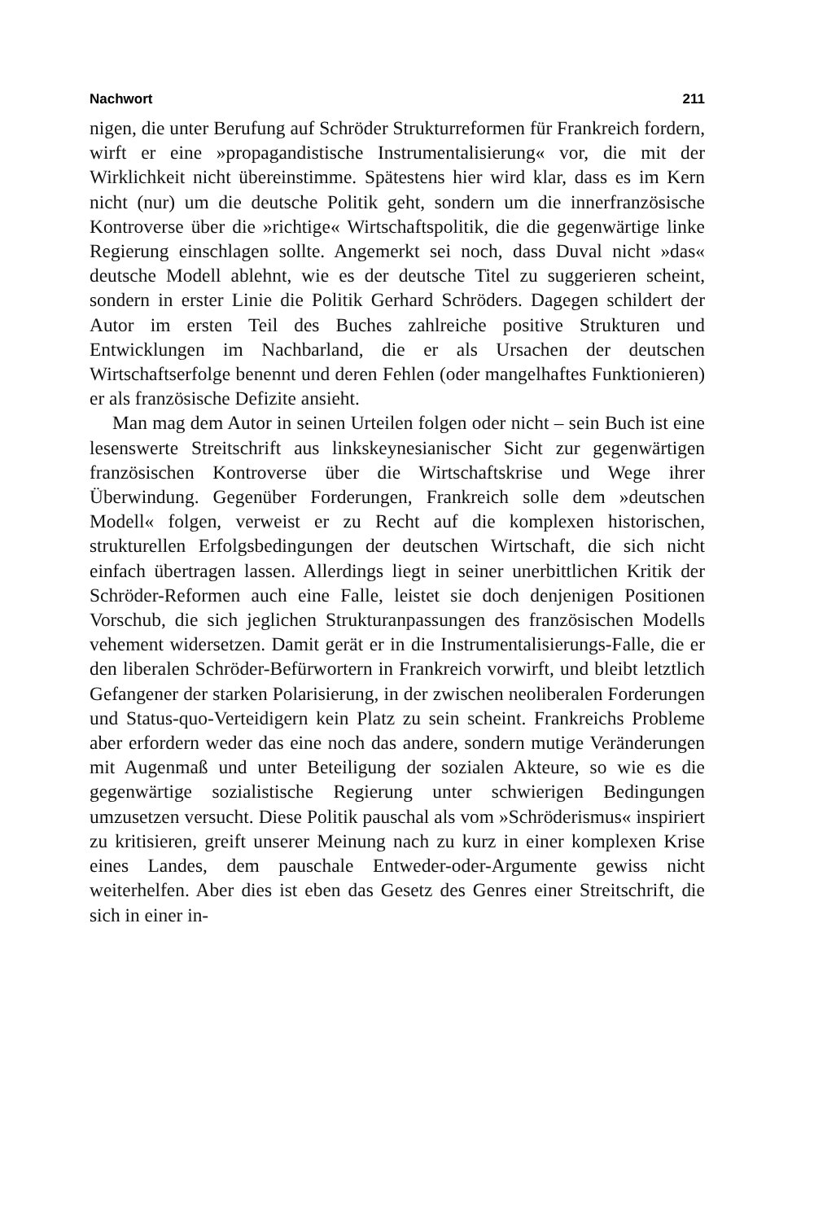Nachwort 211
nigen, die unter Berufung auf Schröder Strukturreformen für Frankreich fordern, wirft er eine »propagandistische Instrumentalisierung« vor, die mit der Wirklichkeit nicht übereinstimme. Spätestens hier wird klar, dass es im Kern nicht (nur) um die deutsche Politik geht, sondern um die innerfranzösische Kontroverse über die »richtige« Wirtschaftspolitik, die die gegenwärtige linke Regierung einschlagen sollte. Angemerkt sei noch, dass Duval nicht »das« deutsche Modell ablehnt, wie es der deutsche Titel zu suggerieren scheint, sondern in erster Linie die Politik Gerhard Schröders. Dagegen schildert der Autor im ersten Teil des Buches zahlreiche positive Strukturen und Entwicklungen im Nachbarland, die er als Ursachen der deutschen Wirtschaftserfolge benennt und deren Fehlen (oder mangelhaftes Funktionieren) er als französische Defizite ansieht.
Man mag dem Autor in seinen Urteilen folgen oder nicht – sein Buch ist eine lesenswerte Streitschrift aus linkskeynesianischer Sicht zur gegenwärtigen französischen Kontroverse über die Wirtschaftskrise und Wege ihrer Überwindung. Gegenüber Forderungen, Frankreich solle dem »deutschen Modell« folgen, verweist er zu Recht auf die komplexen historischen, strukturellen Erfolgsbedingungen der deutschen Wirtschaft, die sich nicht einfach übertragen lassen. Allerdings liegt in seiner unerbittlichen Kritik der Schröder-Reformen auch eine Falle, leistet sie doch denjenigen Positionen Vorschub, die sich jeglichen Strukturanpassungen des französischen Modells vehement widersetzen. Damit gerät er in die Instrumentalisierungs-Falle, die er den liberalen Schröder-Befürwortern in Frankreich vorwirft, und bleibt letztlich Gefangener der starken Polarisierung, in der zwischen neoliberalen Forderungen und Status-quo-Verteidigern kein Platz zu sein scheint. Frankreichs Probleme aber erfordern weder das eine noch das andere, sondern mutige Veränderungen mit Augenmaß und unter Beteiligung der sozialen Akteure, so wie es die gegenwärtige sozialistische Regierung unter schwierigen Bedingungen umzusetzen versucht. Diese Politik pauschal als vom »Schröderismus« inspiriert zu kritisieren, greift unserer Meinung nach zu kurz in einer komplexen Krise eines Landes, dem pauschale Entweder-oder-Argumente gewiss nicht weiterhelfen. Aber dies ist eben das Gesetz des Genres einer Streitschrift, die sich in einer in-